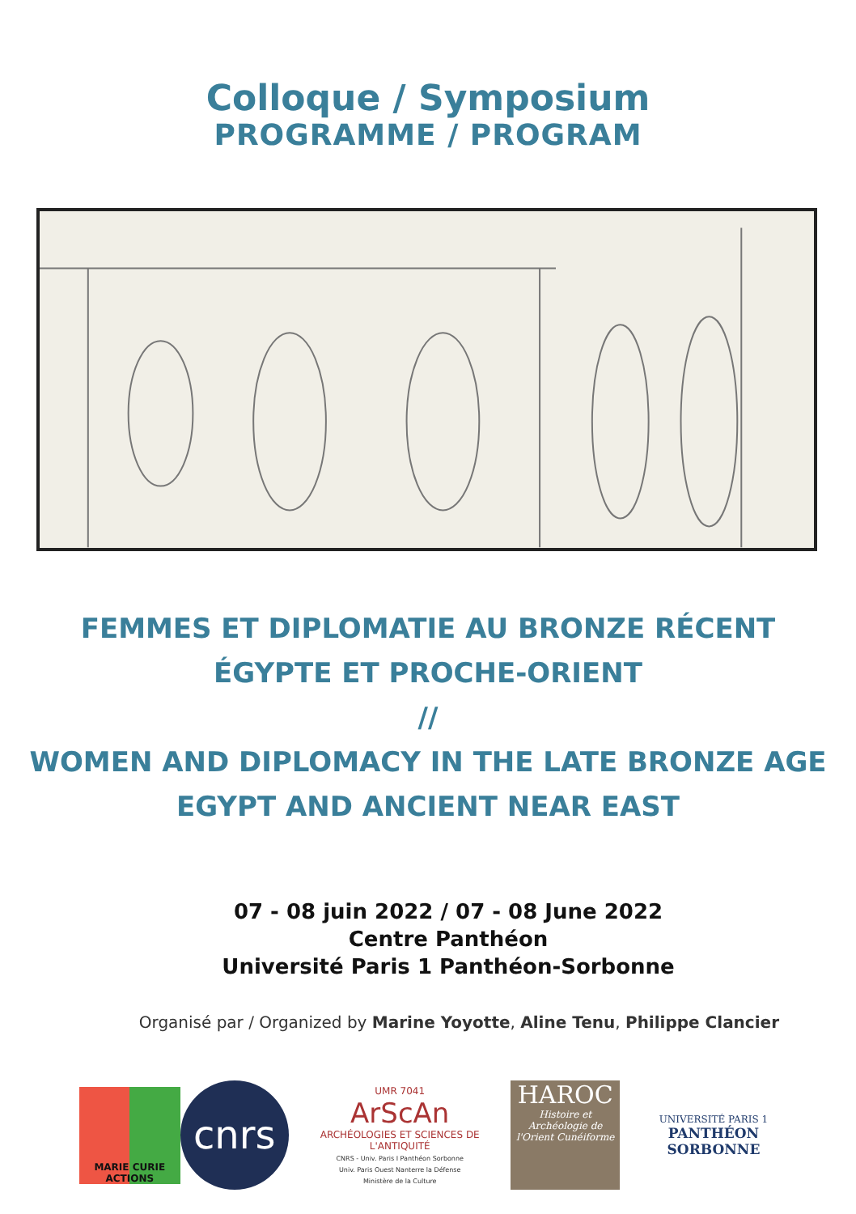Colloque / Symposium
PROGRAMME / PROGRAM
FEMMES ET DIPLOMATIE AU BRONZE RÉCENT
ÉGYPTE ET PROCHE-ORIENT
//
WOMEN AND DIPLOMACY IN THE LATE BRONZE AGE
EGYPT AND ANCIENT NEAR EAST
07 - 08 juin 2022 / 07 - 08 June 2022
Centre Panthéon
Université Paris 1 Panthéon-Sorbonne
Organisé par / Organized by Marine Yoyotte, Aline Tenu, Philippe Clancier
MARIE CURIE ACTIONS
cnrs
UMR 7041
ArScAn
ARCHÉOLOGIES ET SCIENCES DE L'ANTIQUITÉ
CNRS - Univ. Paris I Panthéon Sorbonne
Univ. Paris Ouest Nanterre la Défense
Ministère de la Culture
HAROC
Histoire et Archéologie de l'Orient Cunéiforme
UNIVERSITÉ PARIS 1
PANTHÉON SORBONNE